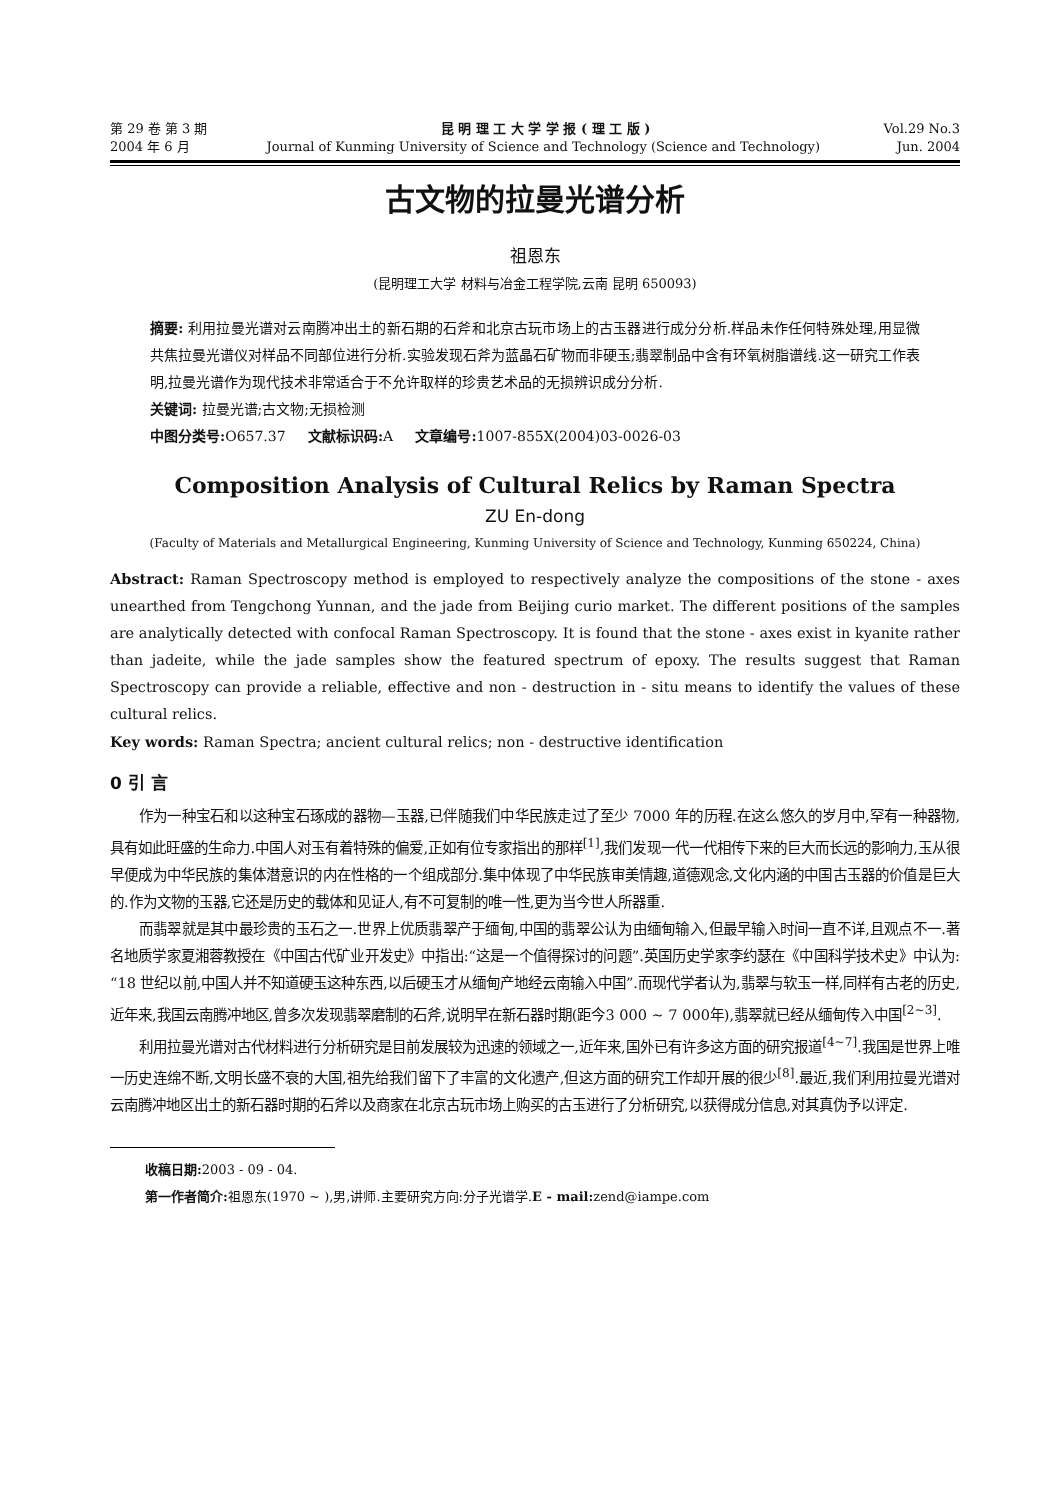第 29 卷 第 3 期 昆 明 理 工 大 学 学 报 ( 理 工 版 ) Vol.29 No.3
2004 年 6 月 Journal of Kunming University of Science and Technology (Science and Technology) Jun. 2004
古文物的拉曼光谱分析
祖恩东
(昆明理工大学 材料与冶金工程学院,云南 昆明 650093)
摘要: 利用拉曼光谱对云南腾冲出土的新石期的石斧和北京古玩市场上的古玉器进行成分分析.样品未作任何特殊处理,用显微共焦拉曼光谱仪对样品不同部位进行分析.实验发现石斧为蓝晶石矿物而非硬玉;翡翠制品中含有环氧树脂谱线.这一研究工作表明,拉曼光谱作为现代技术非常适合于不允许取样的珍贵艺术品的无损辨识成分分析.
关键词: 拉曼光谱;古文物;无损检测
中图分类号: O657.37 文献标识码: A 文章编号: 1007-855X(2004)03-0026-03
Composition Analysis of Cultural Relics by Raman Spectra
ZU En-dong
(Faculty of Materials and Metallurgical Engineering, Kunming University of Science and Technology, Kunming 650224, China)
Abstract: Raman Spectroscopy method is employed to respectively analyze the compositions of the stone - axes unearthed from Tengchong Yunnan, and the jade from Beijing curio market. The different positions of the samples are analytically detected with confocal Raman Spectroscopy. It is found that the stone - axes exist in kyanite rather than jadeite, while the jade samples show the featured spectrum of epoxy. The results suggest that Raman Spectroscopy can provide a reliable, effective and non - destruction in - situ means to identify the values of these cultural relics.
Key words: Raman Spectra; ancient cultural relics; non - destructive identification
0 引 言
作为一种宝石和以这种宝石琢成的器物—玉器,已伴随我们中华民族走过了至少 7000 年的历程.在这么悠久的岁月中,罕有一种器物,具有如此旺盛的生命力.中国人对玉有着特殊的偏爱,正如有位专家指出的那样<sup>[1]</sup>,我们发现一代一代相传下来的巨大而长远的影响力,玉从很早便成为中华民族的集体潜意识的内在性格的一个组成部分.集中体现了中华民族审美情趣,道德观念,文化内涵的中国古玉器的价值是巨大的.作为文物的玉器,它还是历史的载体和见证人,有不可复制的唯一性,更为当今世人所器重.
而翡翠就是其中最珍贵的玉石之一.世界上优质翡翠产于缅甸,中国的翡翠公认为由缅甸输入,但最早输入时间一直不详,且观点不一.著名地质学家夏湘蓉教授在《中国古代矿业开发史》中指出:“这是一个值得探讨的问题”.英国历史学家李约瑟在《中国科学技术史》中认为:“18 世纪以前,中国人并不知道硬玉这种东西,以后硬玉才从缅甸产地经云南输入中国”.而现代学者认为,翡翠与软玉一样,同样有古老的历史,近年来,我国云南腾冲地区,曾多次发现翡翠磨制的石斧,说明早在新石器时期(距今3 000 ~ 7 000年),翡翠就已经从缅甸传入中国<sup>[2~3]</sup>.
利用拉曼光谱对古代材料进行分析研究是目前发展较为迅速的领域之一,近年来,国外已有许多这方面的研究报道<sup>[4~7]</sup>.我国是世界上唯一历史连绵不断,文明长盛不衰的大国,祖先给我们留下了丰富的文化遗产,但这方面的研究工作却开展的很少<sup>[8]</sup>.最近,我们利用拉曼光谱对云南腾冲地区出土的新石器时期的石斧以及商家在北京古玩市场上购买的古玉进行了分析研究,以获得成分信息,对其真伪予以评定.
收稿日期: 2003 - 09 - 04.
第一作者简介: 祖恩东(1970 ~ ),男,讲师.主要研究方向:分子光谱学.E - mail: zend@iampe.com